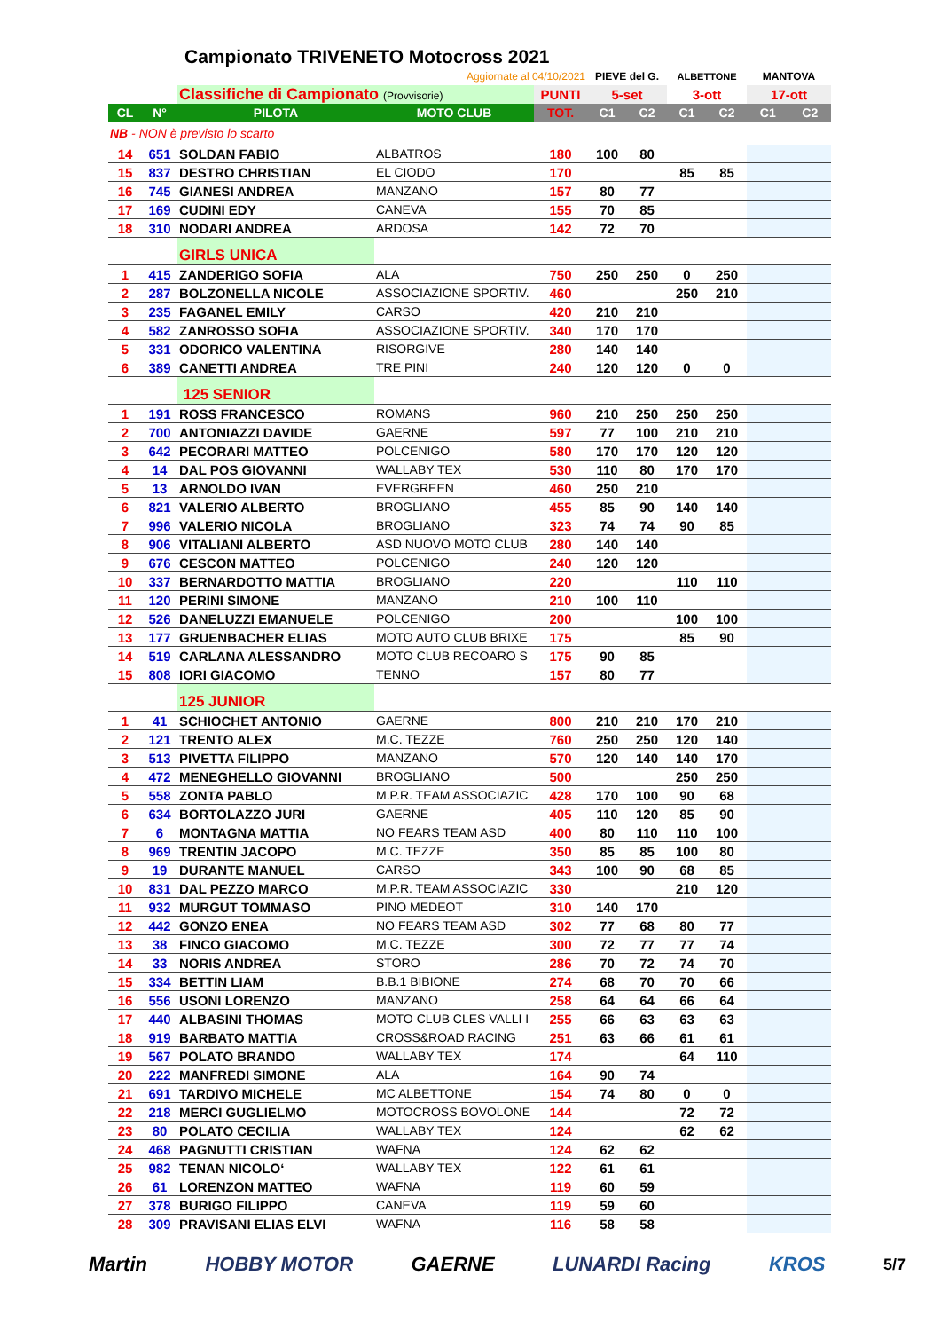Campionato TRIVENETO Motocross 2021
| | | | Aggiornate al 04/10/2021 | | PIEVE del G. | | ALBETTONE | | MANTOVA | |
| | | Classifiche di Campionato (Provvisorie) | | PUNTI | 5-set | | 3-ott | | 17-ott | |
| CL | N° | PILOTA | MOTO CLUB | TOT. | C1 | C2 | C1 | C2 | C1 | C2 |
| NB - NON è previsto lo scarto | | | | | | | | | | |
| 14 | 651 | SOLDAN FABIO | ALBATROS | 180 | 100 | 80 | | | | |
| 15 | 837 | DESTRO CHRISTIAN | EL CIODO | 170 | | | 85 | 85 | | |
| 16 | 745 | GIANESI ANDREA | MANZANO | 157 | 80 | 77 | | | | |
| 17 | 169 | CUDINI EDY | CANEVA | 155 | 70 | 85 | | | | |
| 18 | 310 | NODARI ANDREA | ARDOSA | 142 | 72 | 70 | | | | |
| | | GIRLS UNICA | | | | | | | | |
| 1 | 415 | ZANDERIGO SOFIA | ALA | 750 | 250 | 250 | 0 | 250 | | |
| 2 | 287 | BOLZONELLA NICOLE | ASSOCIAZIONE SPORTIV. | 460 | | | 250 | 210 | | |
| 3 | 235 | FAGANEL EMILY | CARSO | 420 | 210 | 210 | | | | |
| 4 | 582 | ZANROSSO SOFIA | ASSOCIAZIONE SPORTIV. | 340 | 170 | 170 | | | | |
| 5 | 331 | ODORICO VALENTINA | RISORGIVE | 280 | 140 | 140 | | | | |
| 6 | 389 | CANETTI ANDREA | TRE PINI | 240 | 120 | 120 | 0 | 0 | | |
| | | 125 SENIOR | | | | | | | | |
| 1 | 191 | ROSS FRANCESCO | ROMANS | 960 | 210 | 250 | 250 | 250 | | |
| 2 | 700 | ANTONIAZZI DAVIDE | GAERNE | 597 | 77 | 100 | 210 | 210 | | |
| 3 | 642 | PECORARI MATTEO | POLCENIGO | 580 | 170 | 170 | 120 | 120 | | |
| 4 | 14 | DAL POS GIOVANNI | WALLABY TEX | 530 | 110 | 80 | 170 | 170 | | |
| 5 | 13 | ARNOLDO IVAN | EVERGREEN | 460 | 250 | 210 | | | | |
| 6 | 821 | VALERIO ALBERTO | BROGLIANO | 455 | 85 | 90 | 140 | 140 | | |
| 7 | 996 | VALERIO NICOLA | BROGLIANO | 323 | 74 | 74 | 90 | 85 | | |
| 8 | 906 | VITALIANI ALBERTO | ASD NUOVO MOTO CLUB | 280 | 140 | 140 | | | | |
| 9 | 676 | CESCON MATTEO | POLCENIGO | 240 | 120 | 120 | | | | |
| 10 | 337 | BERNARDOTTO MATTIA | BROGLIANO | 220 | | | 110 | 110 | | |
| 11 | 120 | PERINI SIMONE | MANZANO | 210 | 100 | 110 | | | | |
| 12 | 526 | DANELUZZI EMANUELE | POLCENIGO | 200 | | | 100 | 100 | | |
| 13 | 177 | GRUENBACHER ELIAS | MOTO AUTO CLUB BRIXE | 175 | | | 85 | 90 | | |
| 14 | 519 | CARLANA ALESSANDRO | MOTO CLUB RECOARO S | 175 | 90 | 85 | | | | |
| 15 | 808 | IORI GIACOMO | TENNO | 157 | 80 | 77 | | | | |
| | | 125 JUNIOR | | | | | | | | |
| 1 | 41 | SCHIOCHET ANTONIO | GAERNE | 800 | 210 | 210 | 170 | 210 | | |
| 2 | 121 | TRENTO ALEX | M.C. TEZZE | 760 | 250 | 250 | 120 | 140 | | |
| 3 | 513 | PIVETTA FILIPPO | MANZANO | 570 | 120 | 140 | 140 | 170 | | |
| 4 | 472 | MENEGHELLO GIOVANNI | BROGLIANO | 500 | | | 250 | 250 | | |
| 5 | 558 | ZONTA PABLO | M.P.R. TEAM ASSOCIAZIC | 428 | 170 | 100 | 90 | 68 | | |
| 6 | 634 | BORTOLAZZO JURI | GAERNE | 405 | 110 | 120 | 85 | 90 | | |
| 7 | 6 | MONTAGNA MATTIA | NO FEARS TEAM ASD | 400 | 80 | 110 | 110 | 100 | | |
| 8 | 969 | TRENTIN JACOPO | M.C. TEZZE | 350 | 85 | 85 | 100 | 80 | | |
| 9 | 19 | DURANTE MANUEL | CARSO | 343 | 100 | 90 | 68 | 85 | | |
| 10 | 831 | DAL PEZZO MARCO | M.P.R. TEAM ASSOCIAZIC | 330 | | | 210 | 120 | | |
| 11 | 932 | MURGUT TOMMASO | PINO MEDEOT | 310 | 140 | 170 | | | | |
| 12 | 442 | GONZO ENEA | NO FEARS TEAM ASD | 302 | 77 | 68 | 80 | 77 | | |
| 13 | 38 | FINCO GIACOMO | M.C. TEZZE | 300 | 72 | 77 | 77 | 74 | | |
| 14 | 33 | NORIS ANDREA | STORO | 286 | 70 | 72 | 74 | 70 | | |
| 15 | 334 | BETTIN LIAM | B.B.1 BIBIONE | 274 | 68 | 70 | 70 | 66 | | |
| 16 | 556 | USONI LORENZO | MANZANO | 258 | 64 | 64 | 66 | 64 | | |
| 17 | 440 | ALBASINI THOMAS | MOTO CLUB CLES VALLI I | 255 | 66 | 63 | 63 | 63 | | |
| 18 | 919 | BARBATO MATTIA | CROSS&ROAD RACING | 251 | 63 | 66 | 61 | 61 | | |
| 19 | 567 | POLATO BRANDO | WALLABY TEX | 174 | | | 64 | 110 | | |
| 20 | 222 | MANFREDI SIMONE | ALA | 164 | 90 | 74 | | | | |
| 21 | 691 | TARDIVO MICHELE | MC ALBETTONE | 154 | 74 | 80 | 0 | 0 | | |
| 22 | 218 | MERCI GUGLIELMO | MOTOCROSS BOVOLONE | 144 | | | 72 | 72 | | |
| 23 | 80 | POLATO CECILIA | WALLABY TEX | 124 | | | 62 | 62 | | |
| 24 | 468 | PAGNUTTI CRISTIAN | WAFNA | 124 | 62 | 62 | | | | |
| 25 | 982 | TENAN NICOLO‘ | WALLABY TEX | 122 | 61 | 61 | | | | |
| 26 | 61 | LORENZON MATTEO | WAFNA | 119 | 60 | 59 | | | | |
| 27 | 378 | BURIGO FILIPPO | CANEVA | 119 | 59 | 60 | | | | |
| 28 | 309 | PRAVISANI ELIAS ELVI | WAFNA | 116 | 58 | 58 | | | | |
Martin HOBBY MOTOR GAERNE LUNARDI Racing KROS 5/7